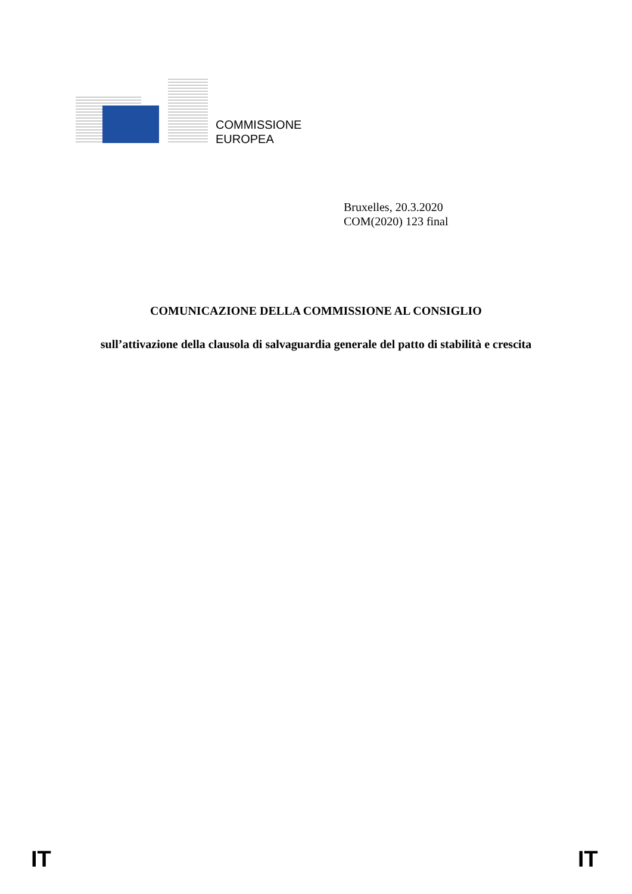COMMISSIONE
EUROPEA
Bruxelles, 20.3.2020
COM(2020) 123 final
COMUNICAZIONE DELLA COMMISSIONE AL CONSIGLIO
sull’attivazione della clausola di salvaguardia generale del patto di stabilità e crescita
IT IT